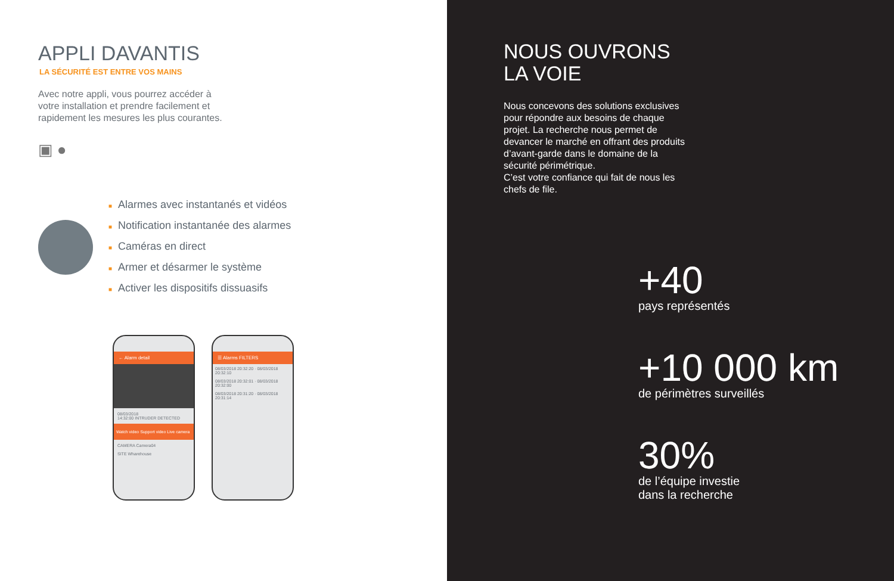APPLI DAVANTIS
LA SÉCURITÉ EST ENTRE VOS MAINS
Avec notre appli, vous pourrez accéder à
votre installation et prendre facilement et
rapidement les mesures les plus courantes.
▣ ●
■ Alarmes avec instantanés et vidéos
■ Notification instantanée des alarmes
■ Caméras en direct
■ Armer et désarmer le système
■ Activer les dispositifs dissuasifs
← Alarm detail
08/03/2018
14:32:00 INTRUDER DETECTED
Watch video Support video Live camera
CAMERA Camera04
SITE Wharehouse
☰ Alarms FILTERS
08/03/2018 20:32:20 · 08/03/2018 20:32:10
08/03/2018 20:32:01 · 08/03/2018 20:32:00
08/03/2018 20:31:20 · 08/03/2018 20:31:14
NOUS OUVRONS
LA VOIE
Nous concevons des solutions exclusives
pour répondre aux besoins de chaque
projet. La recherche nous permet de
devancer le marché en offrant des produits
d’avant-garde dans le domaine de la
sécurité périmétrique.
C’est votre confiance qui fait de nous les
chefs de file.
+40
pays représentés
+10 000 km
de périmètres surveillés
30%
de l’équipe investie
dans la recherche